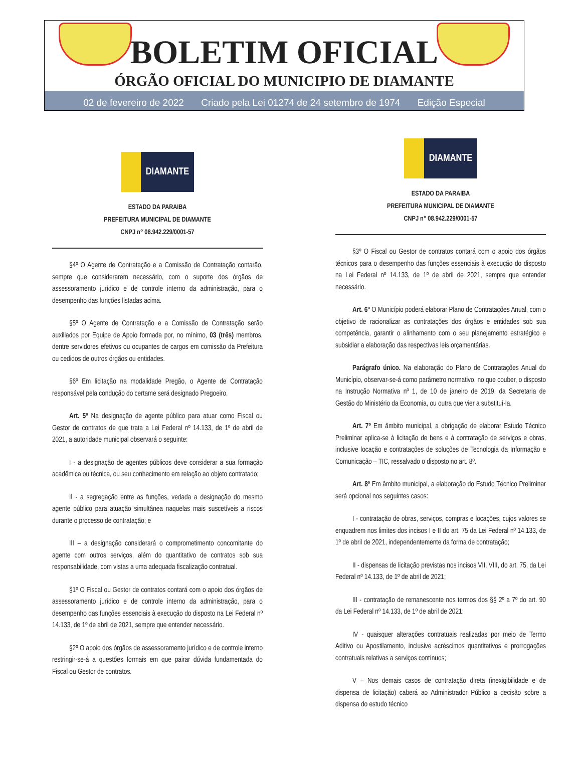BOLETIM OFICIAL
ÓRGÃO OFICIAL DO MUNICIPIO DE DIAMANTE
02 de fevereiro de 2022 Criado pela Lei 01274 de 24 setembro de 1974 Edição Especial
DIAMANTE
ESTADO DA PARAIBA
PREFEITURA MUNICIPAL DE DIAMANTE
CNPJ n° 08.942.229/0001-57
§4º O Agente de Contratação e a Comissão de Contratação contarão, sempre que considerarem necessário, com o suporte dos órgãos de assessoramento jurídico e de controle interno da administração, para o desempenho das funções listadas acima.
§5º O Agente de Contratação e a Comissão de Contratação serão auxiliados por Equipe de Apoio formada por, no mínimo, 03 (três) membros, dentre servidores efetivos ou ocupantes de cargos em comissão da Prefeitura ou cedidos de outros órgãos ou entidades.
§6º Em licitação na modalidade Pregão, o Agente de Contratação responsável pela condução do certame será designado Pregoeiro.
Art. 5º Na designação de agente público para atuar como Fiscal ou Gestor de contratos de que trata a Lei Federal nº 14.133, de 1º de abril de 2021, a autoridade municipal observará o seguinte:
I - a designação de agentes públicos deve considerar a sua formação acadêmica ou técnica, ou seu conhecimento em relação ao objeto contratado;
II - a segregação entre as funções, vedada a designação do mesmo agente público para atuação simultânea naquelas mais suscetíveis a riscos durante o processo de contratação; e
III – a designação considerará o comprometimento concomitante do agente com outros serviços, além do quantitativo de contratos sob sua responsabilidade, com vistas a uma adequada fiscalização contratual.
§1º O Fiscal ou Gestor de contratos contará com o apoio dos órgãos de assessoramento jurídico e de controle interno da administração, para o desempenho das funções essenciais à execução do disposto na Lei Federal nº 14.133, de 1º de abril de 2021, sempre que entender necessário.
§2º O apoio dos órgãos de assessoramento jurídico e de controle interno restringir-se-á a questões formais em que pairar dúvida fundamentada do Fiscal ou Gestor de contratos.
DIAMANTE
ESTADO DA PARAIBA
PREFEITURA MUNICIPAL DE DIAMANTE
CNPJ n° 08.942.229/0001-57
§3º O Fiscal ou Gestor de contratos contará com o apoio dos órgãos técnicos para o desempenho das funções essenciais à execução do disposto na Lei Federal nº 14.133, de 1º de abril de 2021, sempre que entender necessário.
Art. 6º O Município poderá elaborar Plano de Contratações Anual, com o objetivo de racionalizar as contratações dos órgãos e entidades sob sua competência, garantir o alinhamento com o seu planejamento estratégico e subsidiar a elaboração das respectivas leis orçamentárias.
Parágrafo único. Na elaboração do Plano de Contratações Anual do Município, observar-se-á como parâmetro normativo, no que couber, o disposto na Instrução Normativa nº 1, de 10 de janeiro de 2019, da Secretaria de Gestão do Ministério da Economia, ou outra que vier a substituí-la.
Art. 7º Em âmbito municipal, a obrigação de elaborar Estudo Técnico Preliminar aplica-se à licitação de bens e à contratação de serviços e obras, inclusive locação e contratações de soluções de Tecnologia da Informação e Comunicação – TIC, ressalvado o disposto no art. 8º.
Art. 8º Em âmbito municipal, a elaboração do Estudo Técnico Preliminar será opcional nos seguintes casos:
I - contratação de obras, serviços, compras e locações, cujos valores se enquadrem nos limites dos incisos I e II do art. 75 da Lei Federal nº 14.133, de 1º de abril de 2021, independentemente da forma de contratação;
II - dispensas de licitação previstas nos incisos VII, VIII, do art. 75, da Lei Federal nº 14.133, de 1º de abril de 2021;
III - contratação de remanescente nos termos dos §§ 2º a 7º do art. 90 da Lei Federal nº 14.133, de 1º de abril de 2021;
IV - quaisquer alterações contratuais realizadas por meio de Termo Aditivo ou Apostilamento, inclusive acréscimos quantitativos e prorrogações contratuais relativas a serviços contínuos;
V – Nos demais casos de contratação direta (inexigibilidade e de dispensa de licitação) caberá ao Administrador Público a decisão sobre a dispensa do estudo técnico